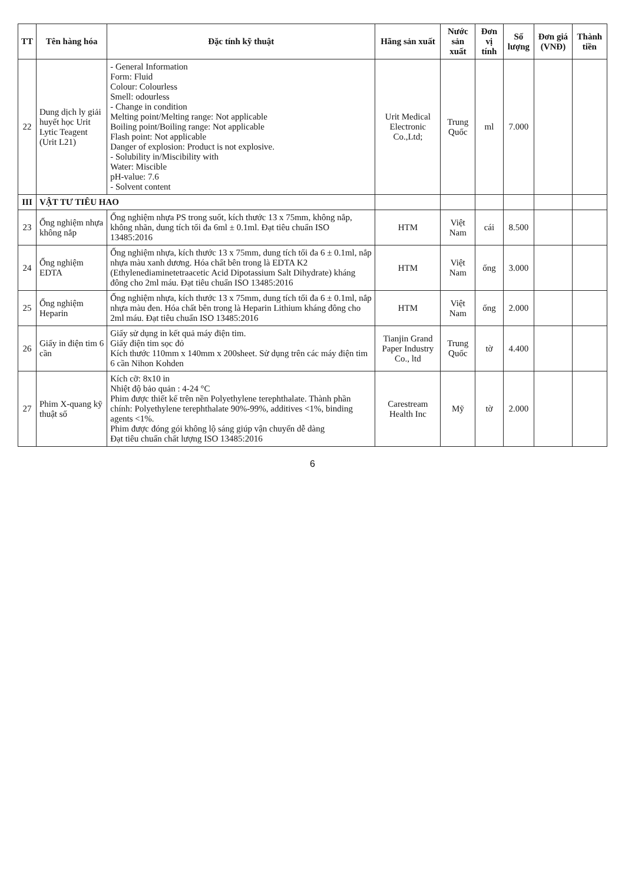| TT | Tên hàng hóa | Đặc tính kỹ thuật | Hãng sản xuất | Nước sản xuất | Đơn vị tính | Số lượng | Đơn giá (VNĐ) | Thành tiền |
| --- | --- | --- | --- | --- | --- | --- | --- | --- |
| 22 | Dung dịch ly giải huyết học Urit Lytic Teagent (Urit L21) | - General Information Form: Fluid Colour: Colourless Smell: odourless - Change in condition Melting point/Melting range: Not applicable Boiling point/Boiling range: Not applicable Flash point: Not applicable Danger of explosion: Product is not explosive. - Solubility in/Miscibility with Water: Miscible pH-value: 7.6 - Solvent content | Urit Medical Electronic Co.,Ltd; | Trung Quốc | ml | 7.000 | | |
| III | VẬT TƯ TIÊU HAO | | | | | | | |
| 23 | Ống nghiệm nhựa không nắp | Ống nghiệm nhựa PS trong suốt, kích thước 13 x 75mm, không nắp, không nhãn, dung tích tối đa 6ml ± 0.1ml. Đạt tiêu chuẩn ISO 13485:2016 | HTM | Việt Nam | cái | 8.500 | | |
| 24 | Ống nghiệm EDTA | Ống nghiệm nhựa, kích thước 13 x 75mm, dung tích tối đa 6 ± 0.1ml, nắp nhựa màu xanh dương. Hóa chất bên trong là EDTA K2 (Ethylenediaminetetraacetic Acid Dipotassium Salt Dihydrate) kháng đông cho 2ml máu. Đạt tiêu chuẩn ISO 13485:2016 | HTM | Việt Nam | ống | 3.000 | | |
| 25 | Ống nghiệm Heparin | Ống nghiệm nhựa, kích thước 13 x 75mm, dung tích tối đa 6 ± 0.1ml, nắp nhựa màu đen. Hóa chất bên trong là Heparin Lithium kháng đông cho 2ml máu. Đạt tiêu chuẩn ISO 13485:2016 | HTM | Việt Nam | ống | 2.000 | | |
| 26 | Giấy in điện tim 6 cần | Giấy sử dụng in kết quả máy điện tim. Giấy điện tim sọc đỏ Kích thước 110mm x 140mm x 200sheet. Sử dụng trên các máy điện tim 6 cần Nihon Kohden | Tianjin Grand Paper Industry Co., ltd | Trung Quốc | tờ | 4.400 | | |
| 27 | Phim X-quang kỹ thuật số | Kích cỡ: 8x10 in Nhiệt độ bảo quản : 4-24 °C Phim được thiết kế trên nền Polyethylene terephthalate. Thành phần chính: Polyethylene terephthalate 90%-99%, additives <1%, binding agents <1%. Phim được đóng gói không lộ sáng giúp vận chuyển dễ dàng Đạt tiêu chuẩn chất lượng ISO 13485:2016 | Carestream Health Inc | Mỹ | tờ | 2.000 | | |
6